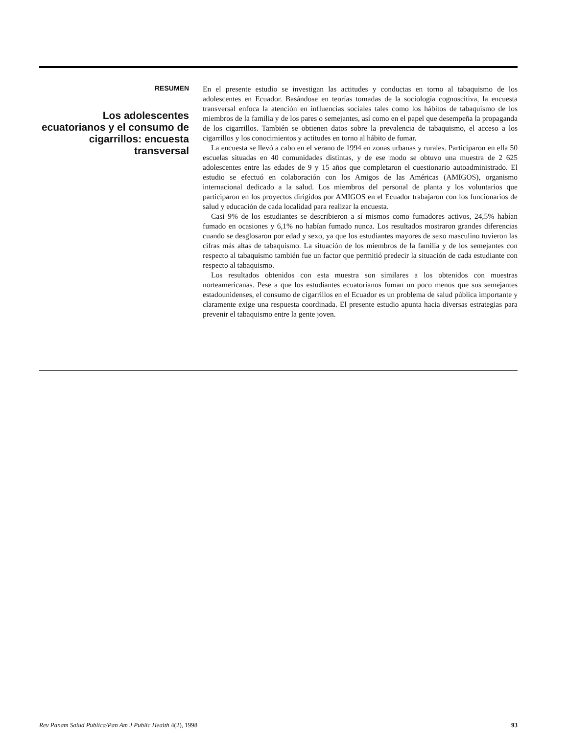RESUMEN
Los adolescentes ecuatorianos y el consumo de cigarrillos: encuesta transversal
En el presente estudio se investigan las actitudes y conductas en torno al tabaquismo de los adolescentes en Ecuador. Basándose en teorías tomadas de la sociología cognoscitiva, la encuesta transversal enfoca la atención en influencias sociales tales como los hábitos de tabaquismo de los miembros de la familia y de los pares o semejantes, así como en el papel que desempeña la propaganda de los cigarrillos. También se obtienen datos sobre la prevalencia de tabaquismo, el acceso a los cigarrillos y los conocimientos y actitudes en torno al hábito de fumar.
La encuesta se llevó a cabo en el verano de 1994 en zonas urbanas y rurales. Participaron en ella 50 escuelas situadas en 40 comunidades distintas, y de ese modo se obtuvo una muestra de 2 625 adolescentes entre las edades de 9 y 15 años que completaron el cuestionario autoadministrado. El estudio se efectuó en colaboración con los Amigos de las Américas (AMIGOS), organismo internacional dedicado a la salud. Los miembros del personal de planta y los voluntarios que participaron en los proyectos dirigidos por AMIGOS en el Ecuador trabajaron con los funcionarios de salud y educación de cada localidad para realizar la encuesta.
Casi 9% de los estudiantes se describieron a sí mismos como fumadores activos, 24,5% habían fumado en ocasiones y 6,1% no habían fumado nunca. Los resultados mostraron grandes diferencias cuando se desglosaron por edad y sexo, ya que los estudiantes mayores de sexo masculino tuvieron las cifras más altas de tabaquismo. La situación de los miembros de la familia y de los semejantes con respecto al tabaquismo también fue un factor que permitió predecir la situación de cada estudiante con respecto al tabaquismo.
Los resultados obtenidos con esta muestra son similares a los obtenidos con muestras norteamericanas. Pese a que los estudiantes ecuatorianos fuman un poco menos que sus semejantes estadounidenses, el consumo de cigarrillos en el Ecuador es un problema de salud pública importante y claramente exige una respuesta coordinada. El presente estudio apunta hacia diversas estrategias para prevenir el tabaquismo entre la gente joven.
Rev Panam Salud Publica/Pan Am J Public Health 4(2), 1998 93